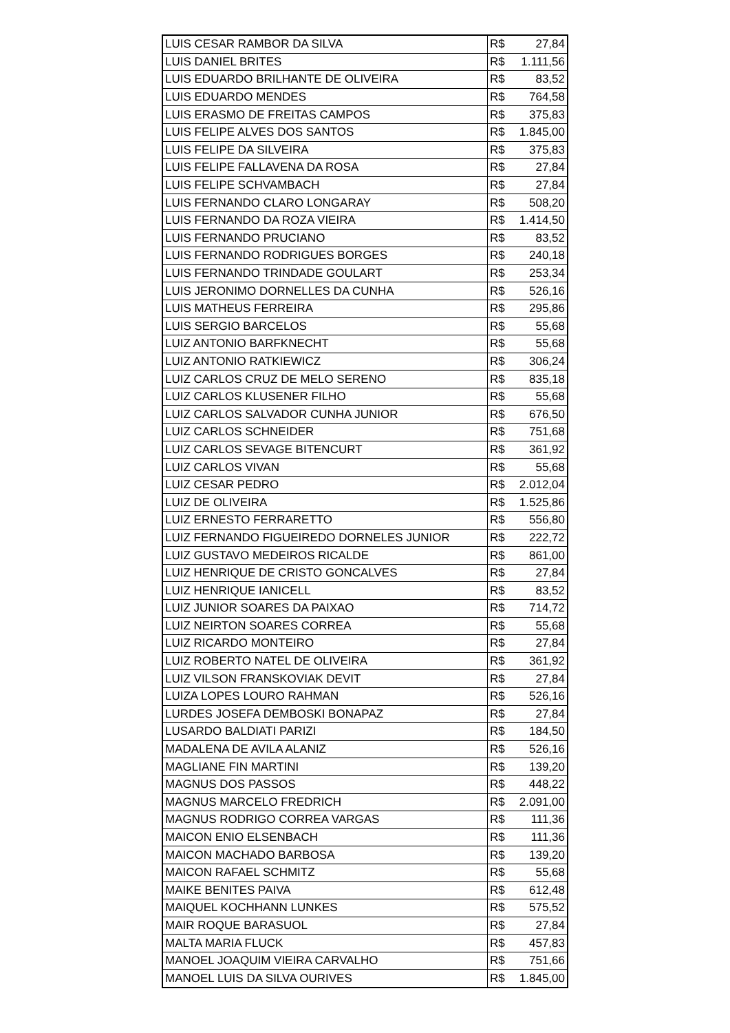| LUIS CESAR RAMBOR DA SILVA | R$ 27,84 |
| LUIS DANIEL BRITES | R$ 1.111,56 |
| LUIS EDUARDO BRILHANTE DE OLIVEIRA | R$ 83,52 |
| LUIS EDUARDO MENDES | R$ 764,58 |
| LUIS ERASMO DE FREITAS CAMPOS | R$ 375,83 |
| LUIS FELIPE ALVES DOS SANTOS | R$ 1.845,00 |
| LUIS FELIPE DA SILVEIRA | R$ 375,83 |
| LUIS FELIPE FALLAVENA DA ROSA | R$ 27,84 |
| LUIS FELIPE SCHVAMBACH | R$ 27,84 |
| LUIS FERNANDO CLARO LONGARAY | R$ 508,20 |
| LUIS FERNANDO DA ROZA VIEIRA | R$ 1.414,50 |
| LUIS FERNANDO PRUCIANO | R$ 83,52 |
| LUIS FERNANDO RODRIGUES BORGES | R$ 240,18 |
| LUIS FERNANDO TRINDADE GOULART | R$ 253,34 |
| LUIS JERONIMO DORNELLES DA CUNHA | R$ 526,16 |
| LUIS MATHEUS FERREIRA | R$ 295,86 |
| LUIS SERGIO BARCELOS | R$ 55,68 |
| LUIZ ANTONIO BARFKNECHT | R$ 55,68 |
| LUIZ ANTONIO RATKIEWICZ | R$ 306,24 |
| LUIZ CARLOS CRUZ DE MELO SERENO | R$ 835,18 |
| LUIZ CARLOS KLUSENER FILHO | R$ 55,68 |
| LUIZ CARLOS SALVADOR CUNHA JUNIOR | R$ 676,50 |
| LUIZ CARLOS SCHNEIDER | R$ 751,68 |
| LUIZ CARLOS SEVAGE BITENCURT | R$ 361,92 |
| LUIZ CARLOS VIVAN | R$ 55,68 |
| LUIZ CESAR PEDRO | R$ 2.012,04 |
| LUIZ DE OLIVEIRA | R$ 1.525,86 |
| LUIZ ERNESTO FERRARETTO | R$ 556,80 |
| LUIZ FERNANDO FIGUEIREDO DORNELES JUNIOR | R$ 222,72 |
| LUIZ GUSTAVO MEDEIROS RICALDE | R$ 861,00 |
| LUIZ HENRIQUE DE CRISTO GONCALVES | R$ 27,84 |
| LUIZ HENRIQUE IANICELL | R$ 83,52 |
| LUIZ JUNIOR SOARES DA PAIXAO | R$ 714,72 |
| LUIZ NEIRTON SOARES CORREA | R$ 55,68 |
| LUIZ RICARDO MONTEIRO | R$ 27,84 |
| LUIZ ROBERTO NATEL DE OLIVEIRA | R$ 361,92 |
| LUIZ VILSON FRANSKOVIAK DEVIT | R$ 27,84 |
| LUIZA LOPES LOURO RAHMAN | R$ 526,16 |
| LURDES JOSEFA DEMBOSKI BONAPAZ | R$ 27,84 |
| LUSARDO BALDIATI PARIZI | R$ 184,50 |
| MADALENA DE AVILA ALANIZ | R$ 526,16 |
| MAGLIANE FIN MARTINI | R$ 139,20 |
| MAGNUS DOS PASSOS | R$ 448,22 |
| MAGNUS MARCELO FREDRICH | R$ 2.091,00 |
| MAGNUS RODRIGO CORREA VARGAS | R$ 111,36 |
| MAICON ENIO ELSENBACH | R$ 111,36 |
| MAICON MACHADO BARBOSA | R$ 139,20 |
| MAICON RAFAEL SCHMITZ | R$ 55,68 |
| MAIKE BENITES PAIVA | R$ 612,48 |
| MAIQUEL KOCHHANN LUNKES | R$ 575,52 |
| MAIR ROQUE BARASUOL | R$ 27,84 |
| MALTA MARIA FLUCK | R$ 457,83 |
| MANOEL JOAQUIM VIEIRA CARVALHO | R$ 751,66 |
| MANOEL LUIS DA SILVA OURIVES | R$ 1.845,00 |